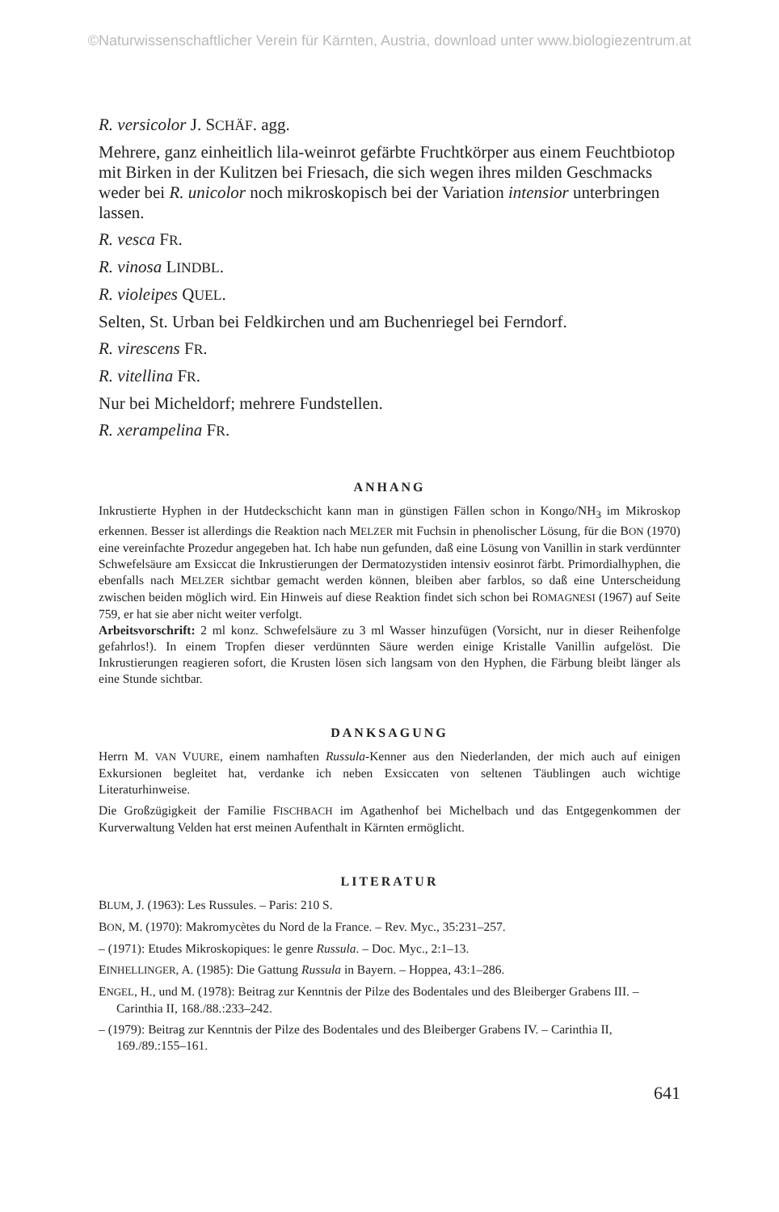©Naturwissenschaftlicher Verein für Kärnten, Austria, download unter www.biologiezentrum.at
R. versicolor J. SCHÄF. agg.
Mehrere, ganz einheitlich lila-weinrot gefärbte Fruchtkörper aus einem Feuchtbiotop mit Birken in der Kulitzen bei Friesach, die sich wegen ihres milden Geschmacks weder bei R. unicolor noch mikroskopisch bei der Variation intensior unterbringen lassen.
R. vesca FR.
R. vinosa LINDBL.
R. violeipes QUEL.
Selten, St. Urban bei Feldkirchen und am Buchenriegel bei Ferndorf.
R. virescens FR.
R. vitellina FR.
Nur bei Micheldorf; mehrere Fundstellen.
R. xerampelina FR.
ANHANG
Inkrustierte Hyphen in der Hutdeckschicht kann man in günstigen Fällen schon in Kongo/NH<sub>3</sub> im Mikroskop erkennen. Besser ist allerdings die Reaktion nach MELZER mit Fuchsin in phenolischer Lösung, für die BON (1970) eine vereinfachte Prozedur angegeben hat. Ich habe nun gefunden, daß eine Lösung von Vanillin in stark verdünnter Schwefelsäure am Exsiccat die Inkrustierungen der Dermatozystiden intensiv eosinrot färbt. Primordialhyphen, die ebenfalls nach MELZER sichtbar gemacht werden können, bleiben aber farblos, so daß eine Unterscheidung zwischen beiden möglich wird. Ein Hinweis auf diese Reaktion findet sich schon bei ROMAGNESI (1967) auf Seite 759, er hat sie aber nicht weiter verfolgt.
Arbeitsvorschrift: 2 ml konz. Schwefelsäure zu 3 ml Wasser hinzufügen (Vorsicht, nur in dieser Reihenfolge gefahrlos!). In einem Tropfen dieser verdünnten Säure werden einige Kristalle Vanillin aufgelöst. Die Inkrustierungen reagieren sofort, die Krusten lösen sich langsam von den Hyphen, die Färbung bleibt länger als eine Stunde sichtbar.
DANKSAGUNG
Herrn M. VAN VUURE, einem namhaften Russula-Kenner aus den Niederlanden, der mich auch auf einigen Exkursionen begleitet hat, verdanke ich neben Exsiccaten von seltenen Täublingen auch wichtige Literaturhinweise.
Die Großzügigkeit der Familie FISCHBACH im Agathenhof bei Michelbach und das Entgegenkommen der Kurverwaltung Velden hat erst meinen Aufenthalt in Kärnten ermöglicht.
LITERATUR
BLUM, J. (1963): Les Russules. – Paris: 210 S.
BON, M. (1970): Makromycètes du Nord de la France. – Rev. Myc., 35:231–257.
– (1971): Etudes Mikroskopiques: le genre Russula. – Doc. Myc., 2:1–13.
EINHELLINGER, A. (1985): Die Gattung Russula in Bayern. – Hoppea, 43:1–286.
ENGEL, H., und M. (1978): Beitrag zur Kenntnis der Pilze des Bodentales und des Bleiberger Grabens III. – Carinthia II, 168./88.:233–242.
– (1979): Beitrag zur Kenntnis der Pilze des Bodentales und des Bleiberger Grabens IV. – Carinthia II, 169./89.:155–161.
641